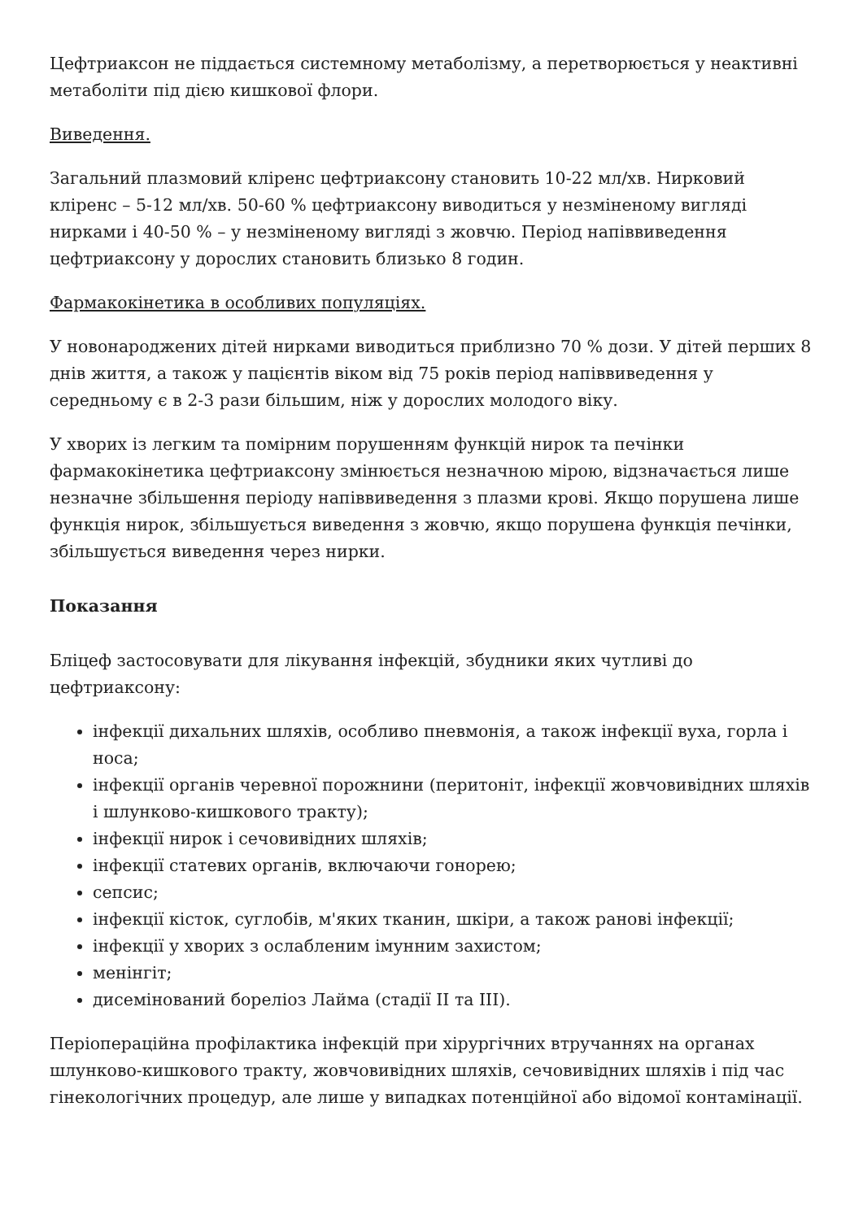Цефтриаксон не піддається системному метаболізму, а перетворюється у неактивні метаболіти під дією кишкової флори.
Виведення.
Загальний плазмовий кліренс цефтриаксону становить 10-22 мл/хв. Нирковий кліренс – 5-12 мл/хв. 50-60 % цефтриаксону виводиться у незміненому вигляді нирками і 40-50 % – у незміненому вигляді з жовчю. Період напіввиведення цефтриаксону у дорослих становить близько 8 годин.
Фармакокінетика в особливих популяціях.
У новонароджених дітей нирками виводиться приблизно 70 % дози. У дітей перших 8 днів життя, а також у пацієнтів віком від 75 років період напіввиведення у середньому є в 2-3 рази більшим, ніж у дорослих молодого віку.
У хворих із легким та помірним порушенням функцій нирок та печінки фармакокінетика цефтриаксону змінюється незначною мірою, відзначається лише незначне збільшення періоду напіввиведення з плазми крові. Якщо порушена лише функція нирок, збільшується виведення з жовчю, якщо порушена функція печінки, збільшується виведення через нирки.
Показання
Бліцеф застосовувати для лікування інфекцій, збудники яких чутливі до цефтриаксону:
інфекції дихальних шляхів, особливо пневмонія, а також інфекції вуха, горла і носа;
інфекції органів черевної порожнини (перитоніт, інфекції жовчовивідних шляхів і шлунково-кишкового тракту);
інфекції нирок і сечовивідних шляхів;
інфекції статевих органів, включаючи гонорею;
сепсис;
інфекції кісток, суглобів, м'яких тканин, шкіри, а також ранові інфекції;
інфекції у хворих з ослабленим імунним захистом;
менінгіт;
дисемінований бореліоз Лайма (стадії II та III).
Періопераційна профілактика інфекцій при хірургічних втручаннях на органах шлунково-кишкового тракту, жовчовивідних шляхів, сечовивідних шляхів і під час гінекологічних процедур, але лише у випадках потенційної або відомої контамінації.